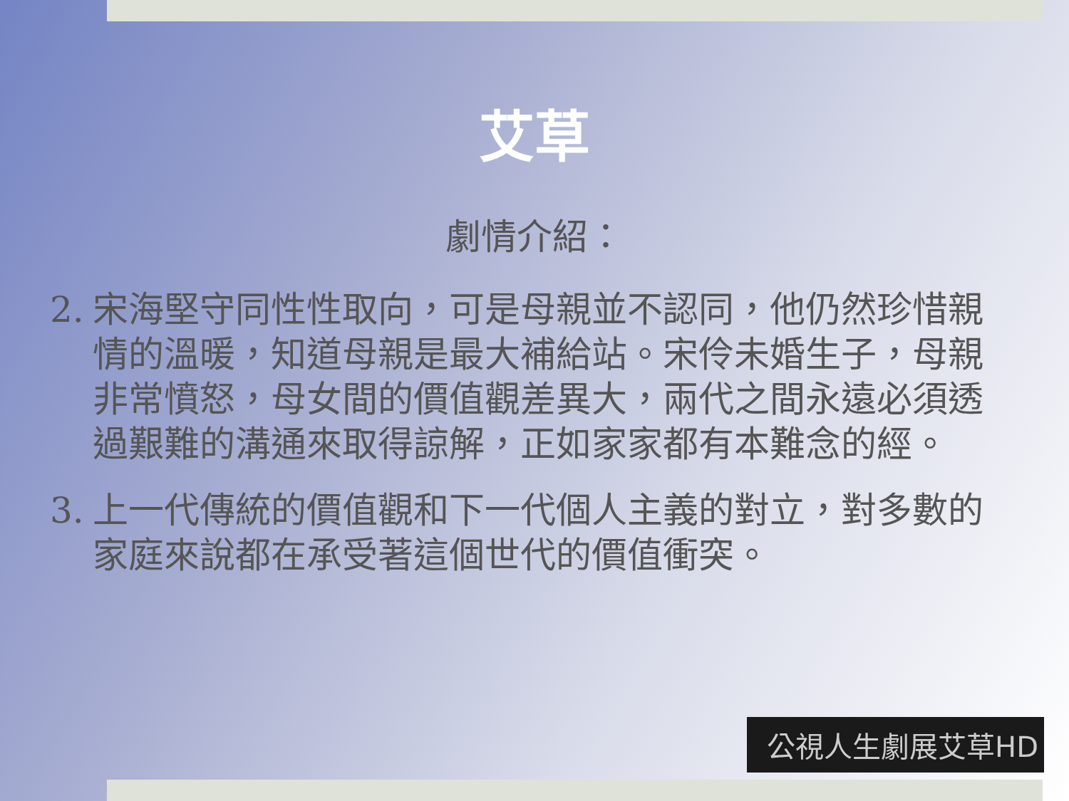艾草
劇情介紹：
2. 宋海堅守同性性取向，可是母親並不認同，他仍然珍惜親情的溫暖，知道母親是最大補給站。宋伶未婚生子，母親非常憤怒，母女間的價值觀差異大，兩代之間永遠必須透過艱難的溝通來取得諒解，正如家家都有本難念的經。
3. 上一代傳統的價值觀和下一代個人主義的對立，對多數的家庭來說都在承受著這個世代的價值衝突。
公視人生劇展艾草HD